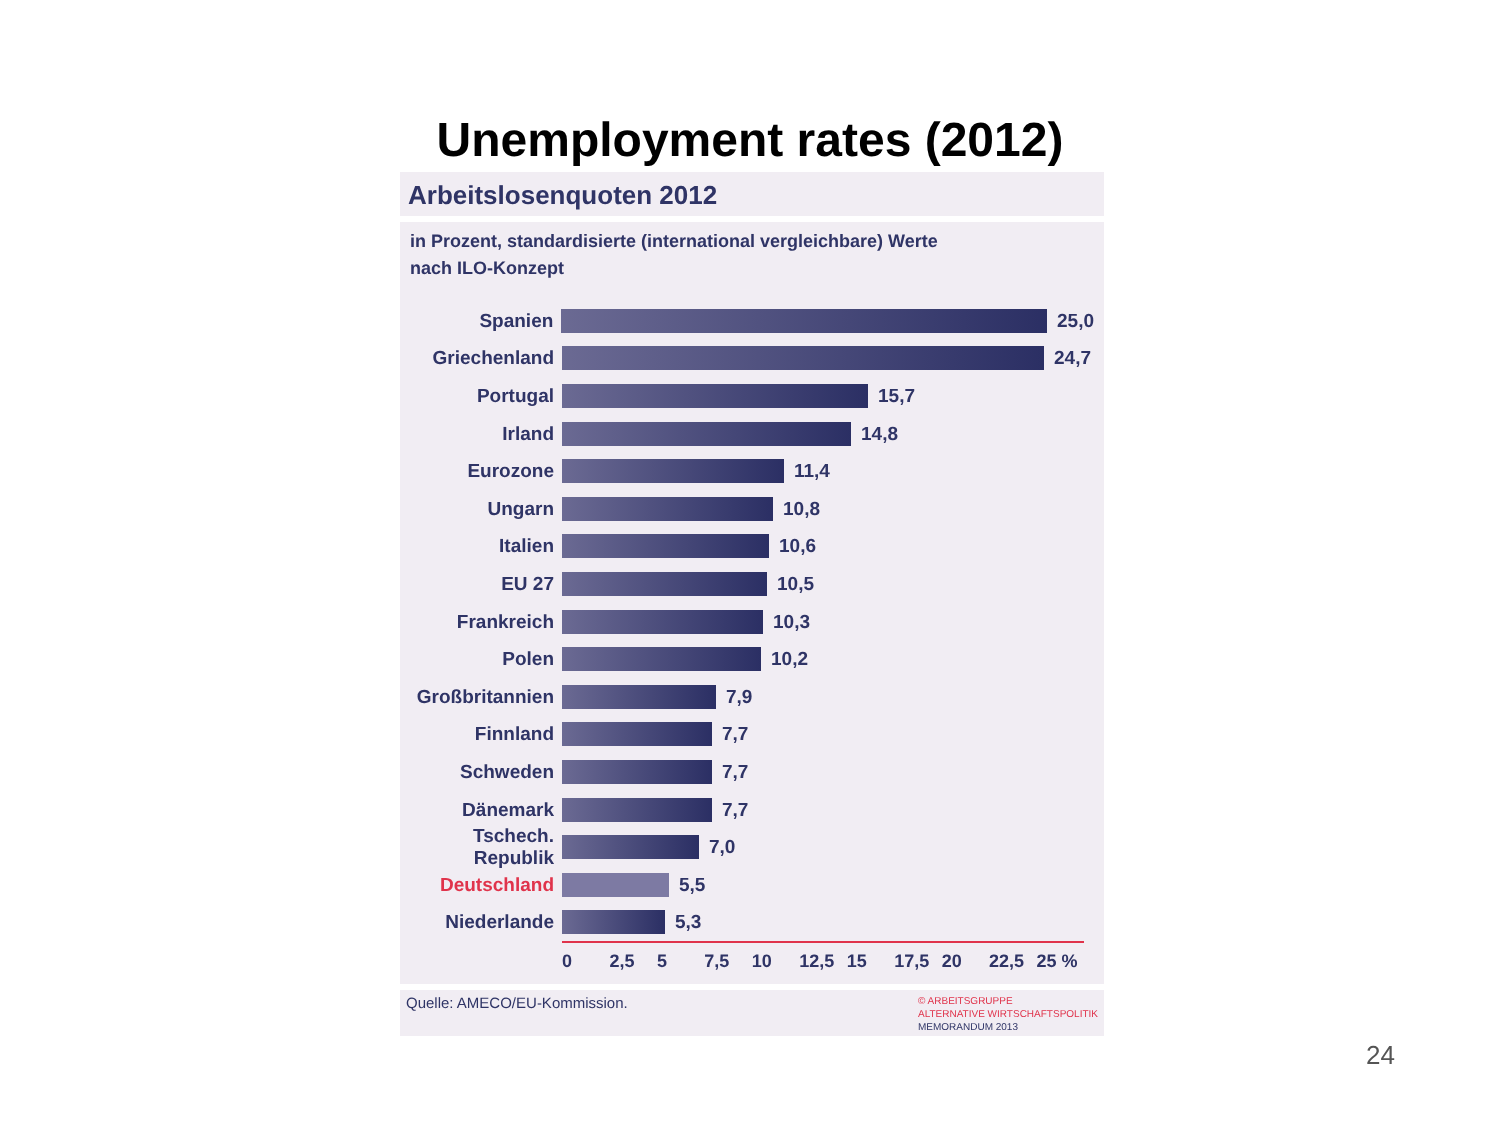Unemployment rates (2012)
Arbeitslosenquoten 2012
in Prozent, standardisierte (international vergleichbare) Werte
nach ILO-Konzept
Spanien 25,0
Griechenland 24,7
Portugal 15,7
Irland 14,8
Eurozone 11,4
Ungarn 10,8
Italien 10,6
EU 27 10,5
Frankreich 10,3
Polen 10,2
Großbritannien 7,9
Finnland 7,7
Schweden 7,7
Dänemark 7,7
Tschech. Republik 7,0
Deutschland 5,5
Niederlande 5,3
0 2,5 5 7,5 10 12,5 15 17,5 20 22,5 25 %
Quelle: AMECO/EU-Kommission. © ARBEITSGRUPPE
ALTERNATIVE WIRTSCHAFTSPOLITIK
MEMORANDUM 2013
24